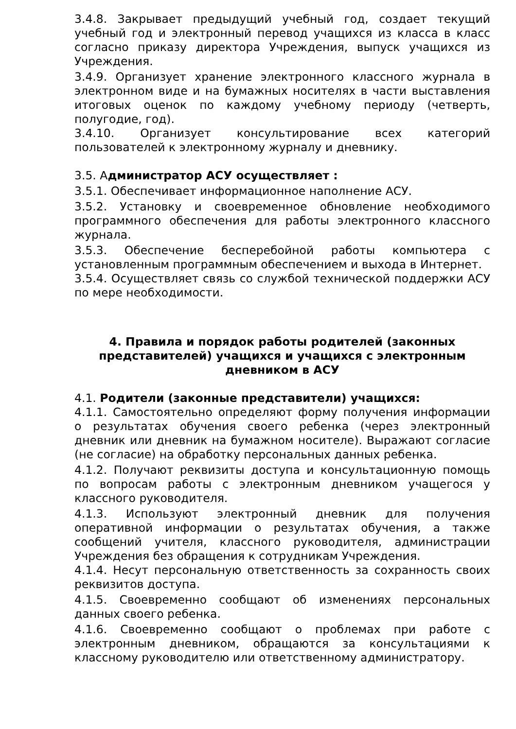3.4.8. Закрывает предыдущий учебный год, создает текущий учебный год и электронный перевод учащихся из класса в класс согласно приказу директора Учреждения, выпуск учащихся из Учреждения.
3.4.9. Организует хранение электронного классного журнала в электронном виде и на бумажных носителях в части выставления итоговых оценок по каждому учебному периоду (четверть, полугодие, год).
3.4.10. Организует консультирование всех категорий пользователей к электронному журналу и дневнику.
3.5. Администратор АСУ осуществляет :
3.5.1. Обеспечивает информационное наполнение АСУ.
3.5.2. Установку и своевременное обновление необходимого программного обеспечения для работы электронного классного журнала.
3.5.3. Обеспечение бесперебойной работы компьютера с установленным программным обеспечением и выхода в Интернет.
3.5.4. Осуществляет связь со службой технической поддержки АСУ по мере необходимости.
4. Правила и порядок работы родителей (законных представителей) учащихся и учащихся с электронным дневником в АСУ
4.1. Родители (законные представители) учащихся:
4.1.1. Самостоятельно определяют форму получения информации о результатах обучения своего ребенка (через электронный дневник или дневник на бумажном носителе). Выражают согласие (не согласие) на обработку персональных данных ребенка.
4.1.2. Получают реквизиты доступа и консультационную помощь по вопросам работы с электронным дневником учащегося у классного руководителя.
4.1.3. Используют электронный дневник для получения оперативной информации о результатах обучения, а также сообщений учителя, классного руководителя, администрации Учреждения без обращения к сотрудникам Учреждения.
4.1.4. Несут персональную ответственность за сохранность своих реквизитов доступа.
4.1.5. Своевременно сообщают об изменениях персональных данных своего ребенка.
4.1.6. Своевременно сообщают о проблемах при работе с электронным дневником, обращаются за консультациями к классному руководителю или ответственному администратору.